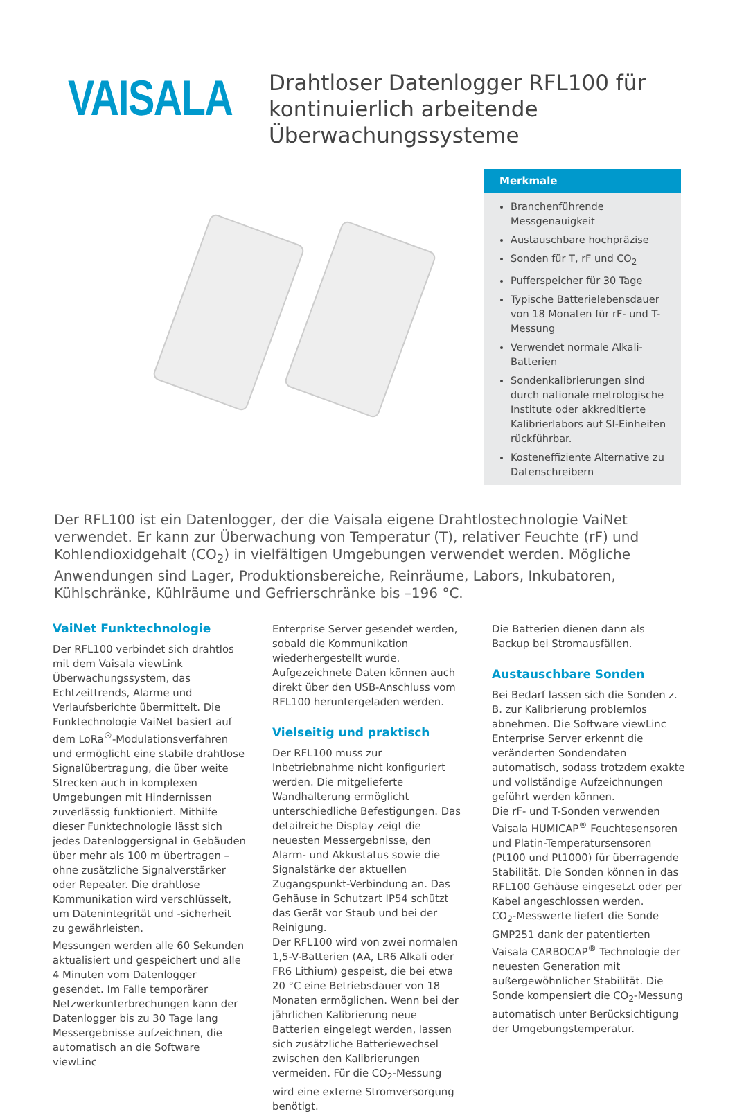VAISALA
Drahtloser Datenlogger RFL100 für kontinuierlich arbeitende Überwachungssysteme
Merkmale
Branchenführende Messgenauigkeit
Austauschbare hochpräzise
Sonden für T, rF und CO<sub>2</sub>
Pufferspeicher für 30 Tage
Typische Batterielebensdauer von 18 Monaten für rF- und T-Messung
Verwendet normale Alkali-Batterien
Sondenkalibrierungen sind durch nationale metrologische Institute oder akkreditierte Kalibrierlabors auf SI-Einheiten rückführbar.
Kosteneffiziente Alternative zu Datenschreibern
Der RFL100 ist ein Datenlogger, der die Vaisala eigene Drahtlostechnologie VaiNet verwendet. Er kann zur Überwachung von Temperatur (T), relativer Feuchte (rF) und Kohlendioxidgehalt (CO<sub>2</sub>) in vielfältigen Umgebungen verwendet werden. Mögliche Anwendungen sind Lager, Produktionsbereiche, Reinräume, Labors, Inkubatoren, Kühlschränke, Kühlräume und Gefrierschränke bis –196 °C.
VaiNet Funktechnologie
Der RFL100 verbindet sich drahtlos mit dem Vaisala viewLink Überwachungssystem, das Echtzeittrends, Alarme und Verlaufsberichte übermittelt. Die Funktechnologie VaiNet basiert auf dem LoRa<sup>®</sup>-Modulationsverfahren und ermöglicht eine stabile drahtlose Signalübertragung, die über weite Strecken auch in komplexen Umgebungen mit Hindernissen zuverlässig funktioniert. Mithilfe dieser Funktechnologie lässt sich jedes Datenloggersignal in Gebäuden über mehr als 100 m übertragen – ohne zusätzliche Signalverstärker oder Repeater. Die drahtlose Kommunikation wird verschlüsselt, um Datenintegrität und -sicherheit zu gewährleisten.
Messungen werden alle 60 Sekunden aktualisiert und gespeichert und alle 4 Minuten vom Datenlogger gesendet. Im Falle temporärer Netzwerkunterbrechungen kann der Datenlogger bis zu 30 Tage lang Messergebnisse aufzeichnen, die automatisch an die Software viewLinc
Enterprise Server gesendet werden, sobald die Kommunikation wiederhergestellt wurde. Aufgezeichnete Daten können auch direkt über den USB-Anschluss vom RFL100 heruntergeladen werden.
Vielseitig und praktisch
Der RFL100 muss zur Inbetriebnahme nicht konfiguriert werden. Die mitgelieferte Wandhalterung ermöglicht unterschiedliche Befestigungen. Das detailreiche Display zeigt die neuesten Messergebnisse, den Alarm- und Akkustatus sowie die Signalstärke der aktuellen Zugangspunkt-Verbindung an. Das Gehäuse in Schutzart IP54 schützt das Gerät vor Staub und bei der Reinigung.
Der RFL100 wird von zwei normalen 1,5-V-Batterien (AA, LR6 Alkali oder FR6 Lithium) gespeist, die bei etwa 20 °C eine Betriebsdauer von 18 Monaten ermöglichen. Wenn bei der jährlichen Kalibrierung neue Batterien eingelegt werden, lassen sich zusätzliche Batteriewechsel zwischen den Kalibrierungen vermeiden. Für die CO<sub>2</sub>-Messung wird eine externe Stromversorgung benötigt.
Die Batterien dienen dann als Backup bei Stromausfällen.
Austauschbare Sonden
Bei Bedarf lassen sich die Sonden z. B. zur Kalibrierung problemlos abnehmen. Die Software viewLinc Enterprise Server erkennt die veränderten Sondendaten automatisch, sodass trotzdem exakte und vollständige Aufzeichnungen geführt werden können.
Die rF- und T-Sonden verwenden Vaisala HUMICAP<sup>®</sup> Feuchtesensoren und Platin-Temperatursensoren (Pt100 und Pt1000) für überragende Stabilität. Die Sonden können in das RFL100 Gehäuse eingesetzt oder per Kabel angeschlossen werden.
CO<sub>2</sub>-Messwerte liefert die Sonde GMP251 dank der patentierten Vaisala CARBOCAP<sup>®</sup> Technologie der neuesten Generation mit außergewöhnlicher Stabilität. Die Sonde kompensiert die CO<sub>2</sub>-Messung automatisch unter Berücksichtigung der Umgebungstemperatur.